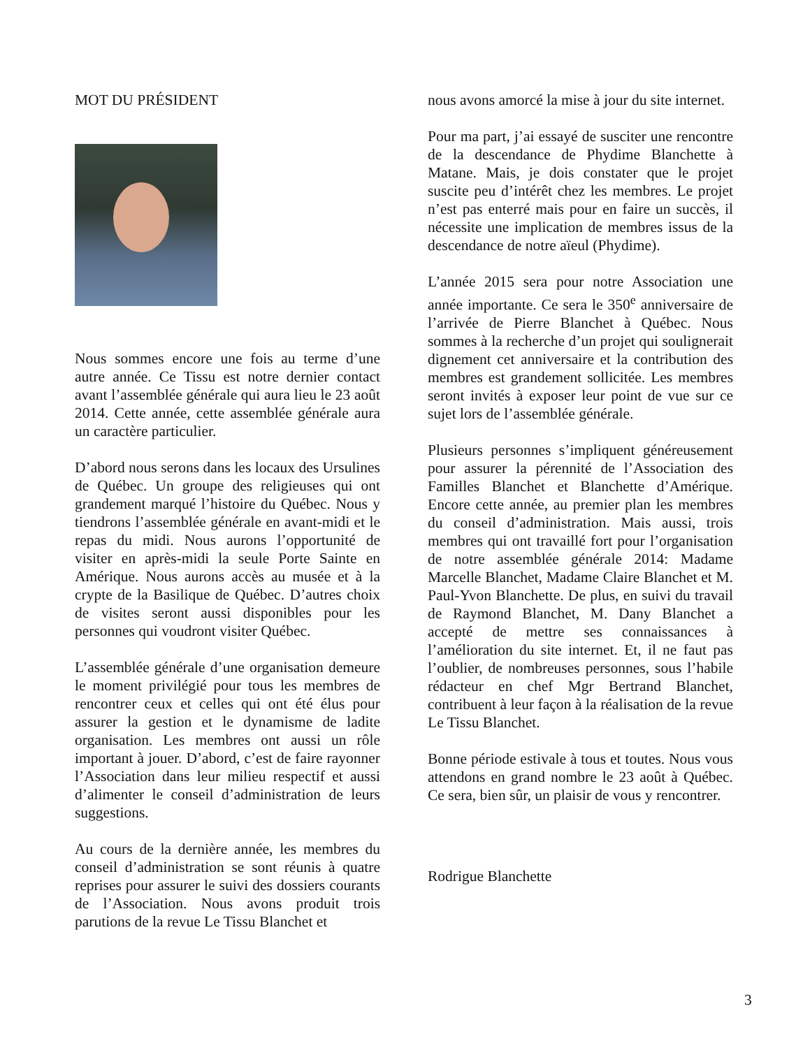MOT DU PRÉSIDENT
Nous sommes encore une fois au terme d’une autre année. Ce Tissu est notre dernier contact avant l’assemblée générale qui aura lieu le 23 août 2014. Cette année, cette assemblée générale aura un caractère particulier.
D’abord nous serons dans les locaux des Ursulines de Québec. Un groupe des religieuses qui ont grandement marqué l’histoire du Québec. Nous y tiendrons l’assemblée générale en avant-midi et le repas du midi. Nous aurons l’opportunité de visiter en après-midi la seule Porte Sainte en Amérique. Nous aurons accès au musée et à la crypte de la Basilique de Québec. D’autres choix de visites seront aussi disponibles pour les personnes qui voudront visiter Québec.
L’assemblée générale d’une organisation demeure le moment privilégié pour tous les membres de rencontrer ceux et celles qui ont été élus pour assurer la gestion et le dynamisme de ladite organisation. Les membres ont aussi un rôle important à jouer. D’abord, c’est de faire rayonner l’Association dans leur milieu respectif et aussi d’alimenter le conseil d’administration de leurs suggestions.
Au cours de la dernière année, les membres du conseil d’administration se sont réunis à quatre reprises pour assurer le suivi des dossiers courants de l’Association. Nous avons produit trois parutions de la revue Le Tissu Blanchet et
nous avons amorcé la mise à jour du site internet.
Pour ma part, j’ai essayé de susciter une rencontre de la descendance de Phydime Blanchette à Matane. Mais, je dois constater que le projet suscite peu d’intérêt chez les membres. Le projet n’est pas enterré mais pour en faire un succès, il nécessite une implication de membres issus de la descendance de notre aïeul (Phydime).
L’année 2015 sera pour notre Association une année importante. Ce sera le 350<sup>e</sup> anniversaire de l’arrivée de Pierre Blanchet à Québec. Nous sommes à la recherche d’un projet qui soulignerait dignement cet anniversaire et la contribution des membres est grandement sollicitée. Les membres seront invités à exposer leur point de vue sur ce sujet lors de l’assemblée générale.
Plusieurs personnes s’impliquent généreusement pour assurer la pérennité de l’Association des Familles Blanchet et Blanchette d’Amérique. Encore cette année, au premier plan les membres du conseil d’administration. Mais aussi, trois membres qui ont travaillé fort pour l’organisation de notre assemblée générale 2014: Madame Marcelle Blanchet, Madame Claire Blanchet et M. Paul-Yvon Blanchette. De plus, en suivi du travail de Raymond Blanchet, M. Dany Blanchet a accepté de mettre ses connaissances à l’amélioration du site internet. Et, il ne faut pas l’oublier, de nombreuses personnes, sous l’habile rédacteur en chef Mgr Bertrand Blanchet, contribuent à leur façon à la réalisation de la revue Le Tissu Blanchet.
Bonne période estivale à tous et toutes. Nous vous attendons en grand nombre le 23 août à Québec. Ce sera, bien sûr, un plaisir de vous y rencontrer.
Rodrigue Blanchette
3